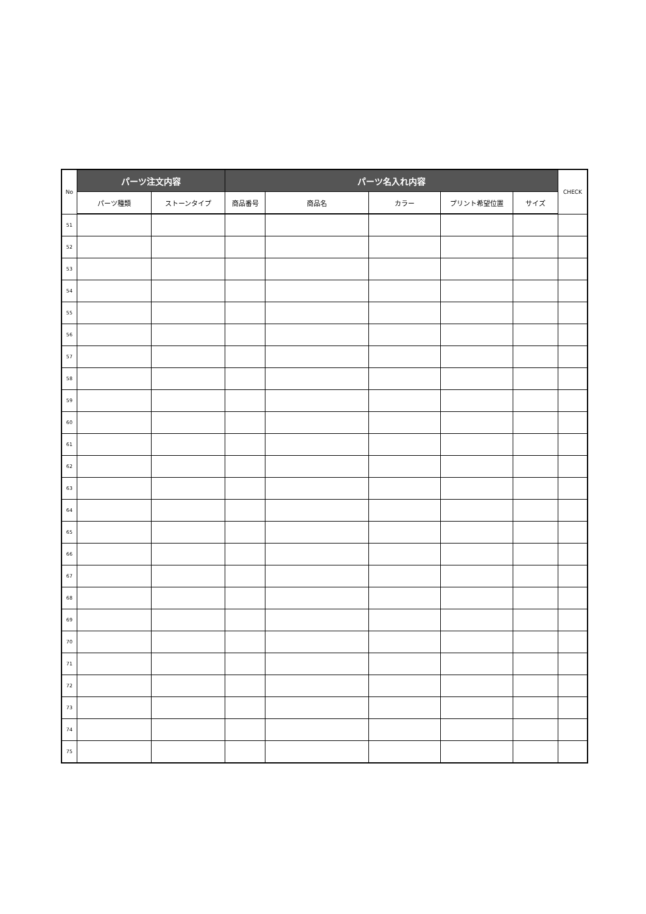| No | パーツ注文内容 | | パーツ名入れ内容 | | | | | CHECK |
| --- | --- | --- | --- | --- | --- | --- | --- | --- |
| | パーツ種類 | ストーンタイプ | 商品番号 | 商品名 | カラー | プリント希望位置 | サイズ | |
| 51 | | | | | | | | |
| 52 | | | | | | | | |
| 53 | | | | | | | | |
| 54 | | | | | | | | |
| 55 | | | | | | | | |
| 56 | | | | | | | | |
| 57 | | | | | | | | |
| 58 | | | | | | | | |
| 59 | | | | | | | | |
| 60 | | | | | | | | |
| 61 | | | | | | | | |
| 62 | | | | | | | | |
| 63 | | | | | | | | |
| 64 | | | | | | | | |
| 65 | | | | | | | | |
| 66 | | | | | | | | |
| 67 | | | | | | | | |
| 68 | | | | | | | | |
| 69 | | | | | | | | |
| 70 | | | | | | | | |
| 71 | | | | | | | | |
| 72 | | | | | | | | |
| 73 | | | | | | | | |
| 74 | | | | | | | | |
| 75 | | | | | | | | |